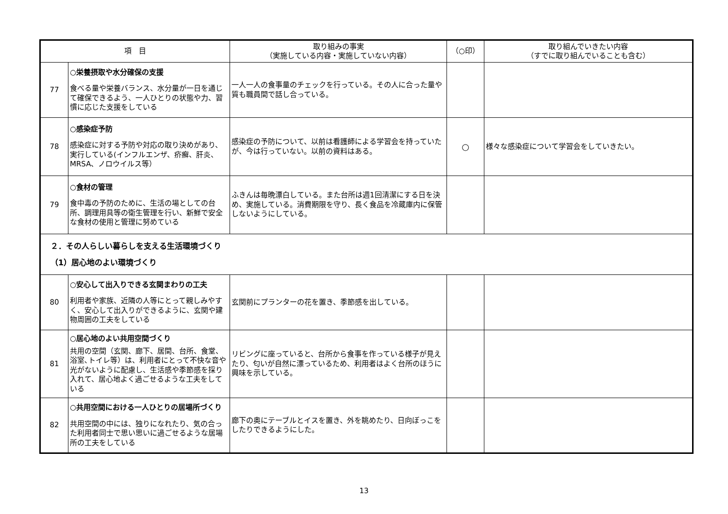| 項 目 | | 取り組みの事実 （実施している内容・実施していない内容） | （○印） | 取り組んでいきたい内容 （すでに取り組んでいることも含む） |
| --- | --- | --- | --- | --- |
| 77 | ○栄養摂取や水分確保の支援 食べる量や栄養バランス、水分量が一日を通じて確保できるよう、一人ひとりの状態や力、習慣に応じた支援をしている | 一人一人の食事量のチェックを行っている。その人に合った量や質も職員間で話し合っている。 | | |
| 78 | ○感染症予防 感染症に対する予防や対応の取り決めがあり、実行している(インフルエンザ、疥癬、肝炎、MRSA、ノロウイルス等） | 感染症の予防について、以前は看護師による学習会を持っていたが、今は行っていない。以前の資料はある。 | ○ | 様々な感染症について学習会をしていきたい。 |
| 79 | ○食材の管理 食中毒の予防のために、生活の場としての台所、調理用具等の衛生管理を行い、新鮮で安全な食材の使用と管理に努めている | ふきんは毎晩漂白している。また台所は週1回清潔にする日を決め、実施している。消費期限を守り、長く食品を冷蔵庫内に保管しないようにしている。 | | |
| ２．その人らしい暮らしを支える生活環境づくり （1）居心地のよい環境づくり | | | | |
| 80 | ○安心して出入りできる玄関まわりの工夫 利用者や家族、近隣の人等にとって親しみやすく、安心して出入りができるように、玄関や建物周囲の工夫をしている | 玄関前にプランターの花を置き、季節感を出している。 | | |
| 81 | ○居心地のよい共用空間づくり 共用の空間（玄関、廊下、居間、台所、食堂、浴室､トイレ等）は、利用者にとって不快な音や光がないように配慮し、生活感や季節感を採り入れて、居心地よく過ごせるような工夫をしている | リビングに座っていると、台所から食事を作っている様子が見えたり、匂いが自然に漂っているため、利用者はよく台所のほうに興味を示している。 | | |
| 82 | ○共用空間における一人ひとりの居場所づくり 共用空間の中には、独りになれたり、気の合った利用者同士で思い思いに過ごせるような居場所の工夫をしている | 廊下の奥にテーブルとイスを置き、外を眺めたり、日向ぼっこをしたりできるようにした。 | | |
13